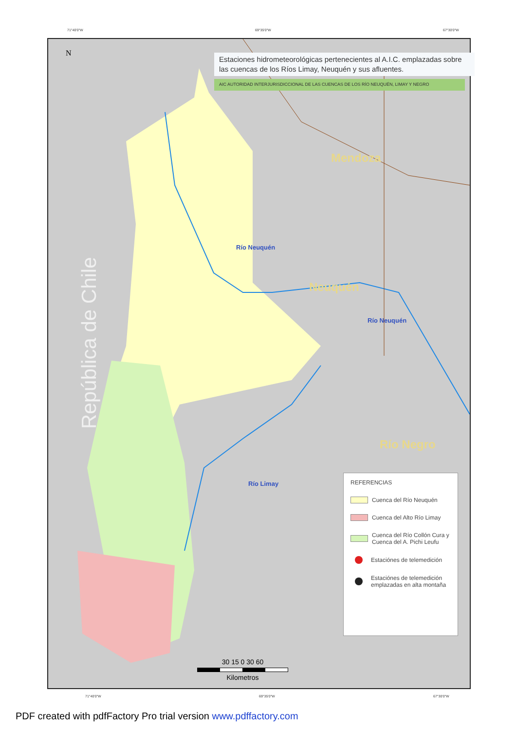71°40'0"W 69°35'0"W 67°30'0"W
N
República de Chile
Estaciones hidrometeorológicas pertenecientes al A.I.C. emplazadas sobre las cuencas de los Ríos Limay, Neuquén y sus afluentes.
AIC AUTORIDAD INTERJURISDICCIONAL DE LAS CUENCAS DE LOS RÍO NEUQUÉN, LIMAY Y NEGRO
Mendoza
Neuquén
Río Negro
Río Neuquén
Río Neuquén
Río Limay
REFERENCIAS
Cuenca del Río Neuquén
Cuenca del Alto Río Limay
Cuenca del Río Collón Cura y Cuenca del A. Pichi Leufu
Estaciónes de telemedición
Estaciónes de telemedición emplazadas en alta montaña
30 15 0 30 60
Kilometros
71°40'0"W 69°35'0"W 67°30'0"W
PDF created with pdfFactory Pro trial version www.pdffactory.com